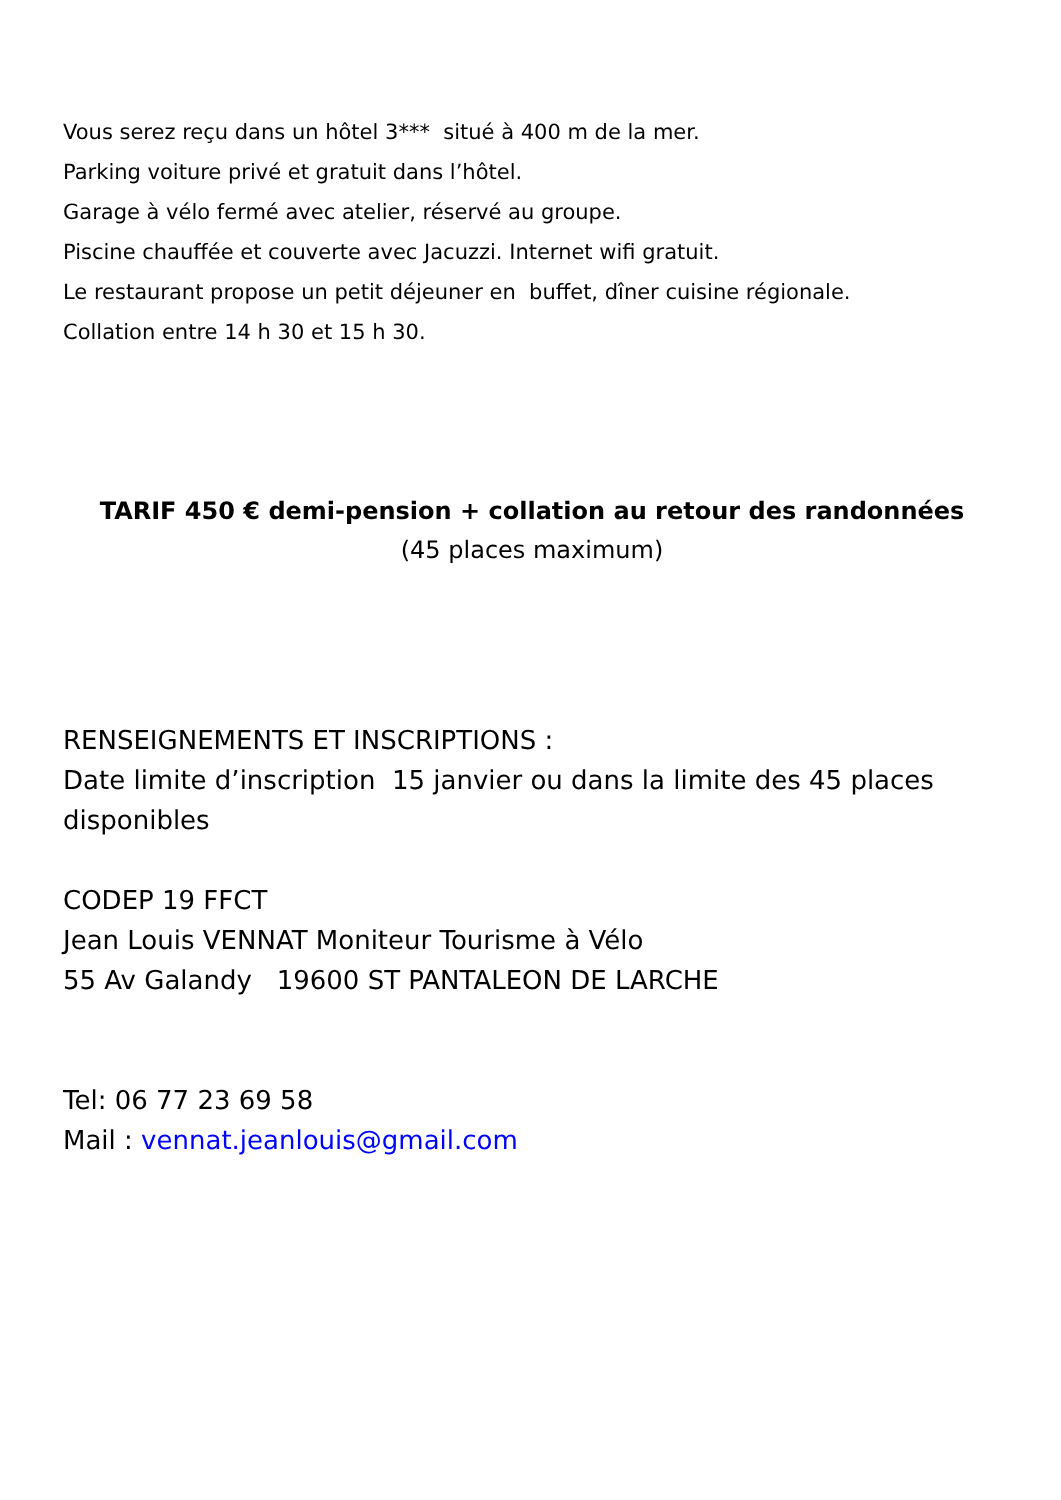Vous serez reçu dans un hôtel 3*** situé à 400 m de la mer.
Parking voiture privé et gratuit dans l’hôtel.
Garage à vélo fermé avec atelier, réservé au groupe.
Piscine chauffée et couverte avec Jacuzzi. Internet wifi gratuit.
Le restaurant propose un petit déjeuner en buffet, dîner cuisine régionale.
Collation entre 14 h 30 et 15 h 30.
TARIF 450 € demi-pension + collation au retour des randonnées
(45 places maximum)
RENSEIGNEMENTS ET INSCRIPTIONS :
Date limite d’inscription 15 janvier ou dans la limite des 45 places disponibles
CODEP 19 FFCT
Jean Louis VENNAT Moniteur Tourisme à Vélo
55 Av Galandy 19600 ST PANTALEON DE LARCHE
Tel: 06 77 23 69 58
Mail : vennat.jeanlouis@gmail.com